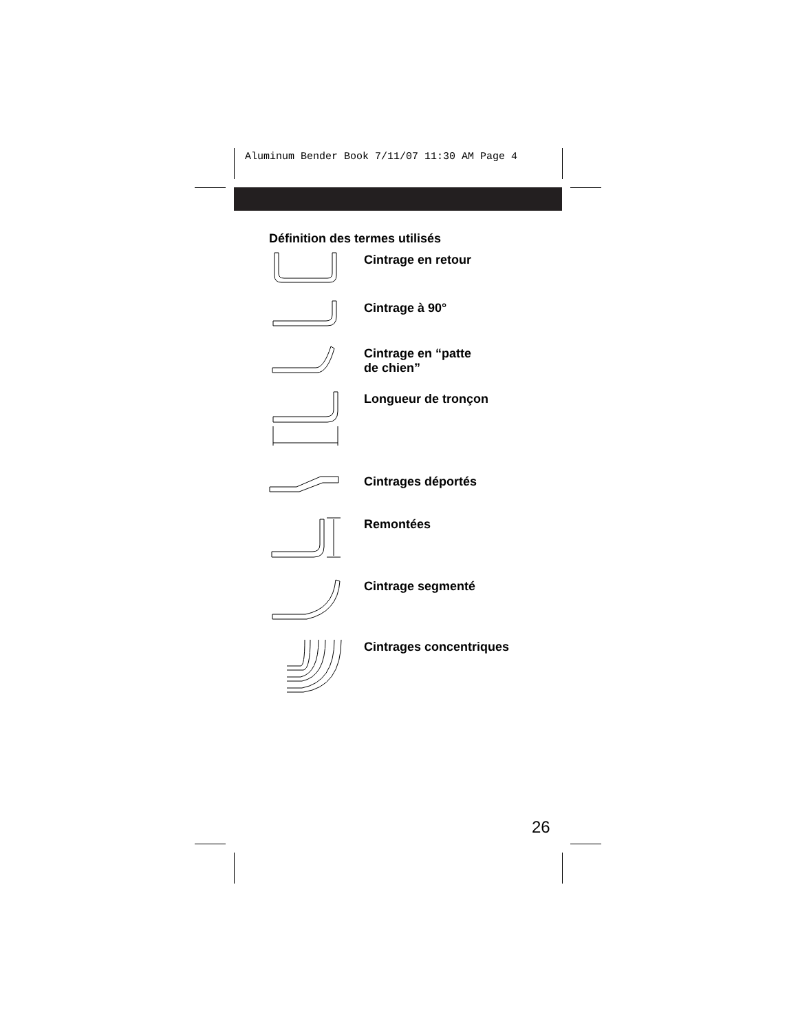Aluminum Bender Book 7/11/07 11:30 AM Page 4
Définition des termes utilisés
Cintrage en retour
Cintrage à 90°
Cintrage en “patte
de chien”
Longueur de tronçon
Cintrages déportés
Remontées
Cintrage segmenté
Cintrages concentriques
26